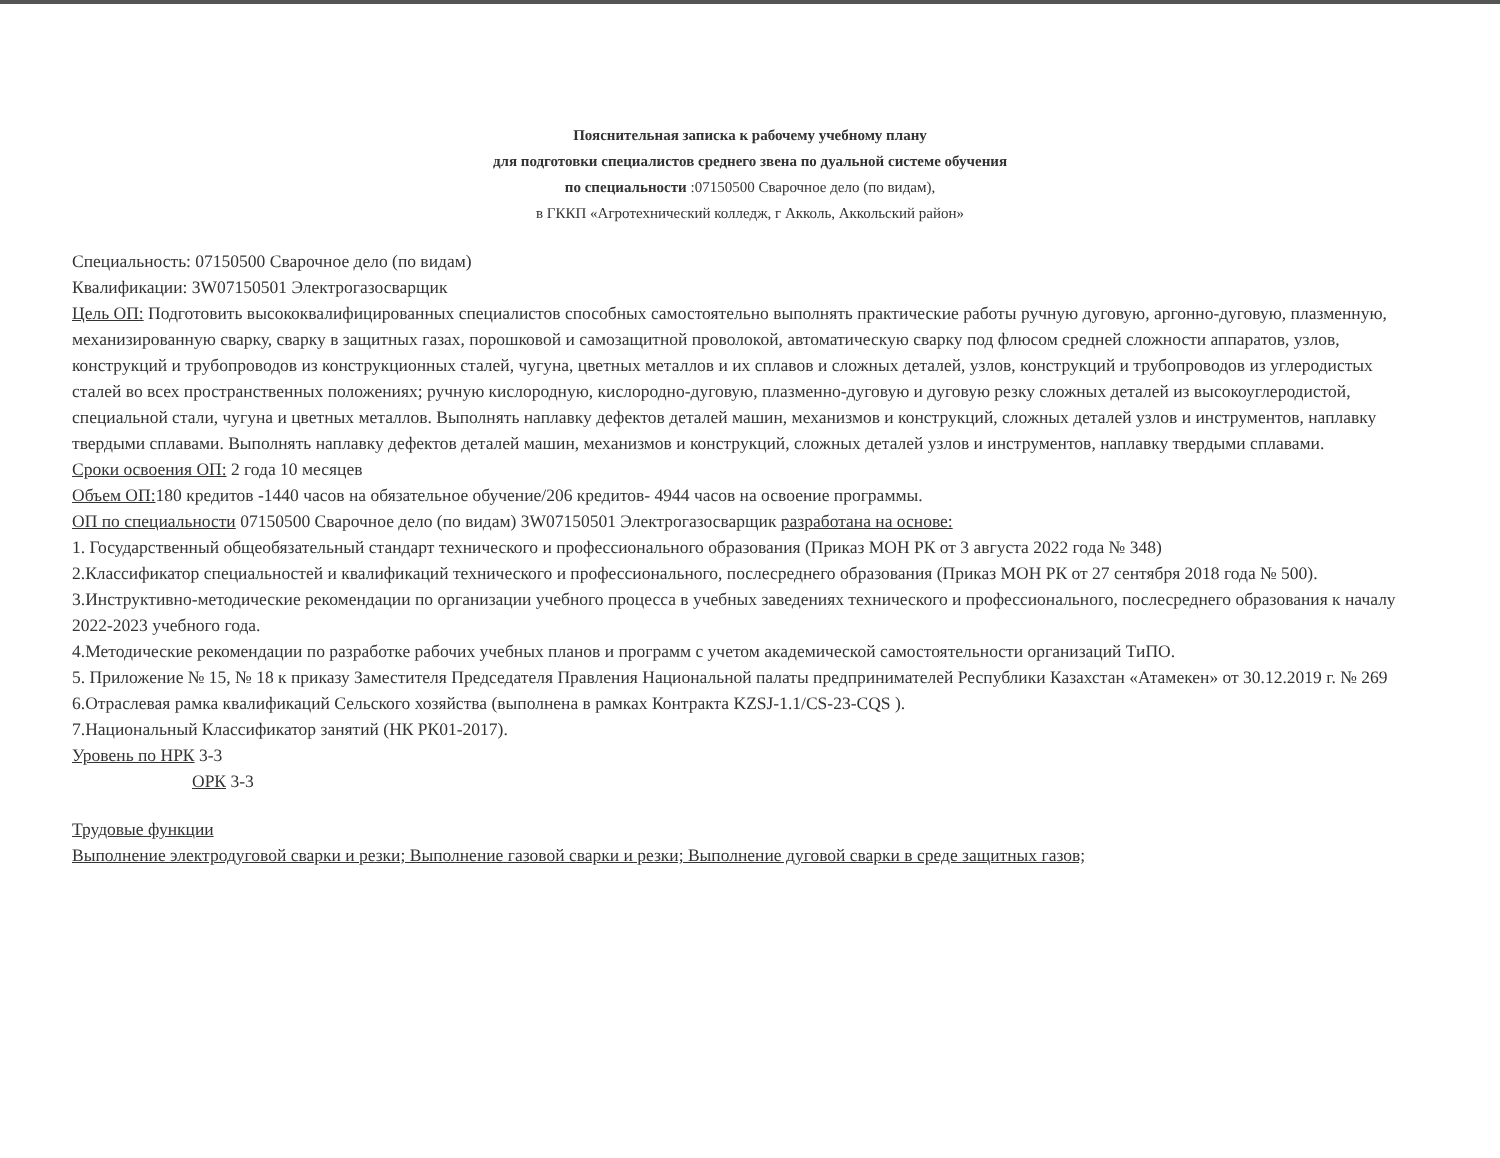Пояснительная записка к рабочему учебному плану
для подготовки специалистов среднего звена по дуальной системе обучения
по специальности :07150500 Сварочное дело (по видам),
в ГККП «Агротехнический колледж, г Акколь, Аккольский район»
Специальность: 07150500 Сварочное дело (по видам)
Квалификации: 3W07150501 Электрогазосварщик
Цель ОП: Подготовить высококвалифицированных специалистов способных самостоятельно выполнять практические работы ручную дуговую, аргонно-дуговую, плазменную, механизированную сварку, сварку в защитных газах, порошковой и самозащитной проволокой, автоматическую сварку под флюсом средней сложности аппаратов, узлов, конструкций и трубопроводов из конструкционных сталей, чугуна, цветных металлов и их сплавов и сложных деталей, узлов, конструкций и трубопроводов из углеродистых сталей во всех пространственных положениях; ручную кислородную, кислородно-дуговую, плазменно-дуговую и дуговую резку сложных деталей из высокоуглеродистой, специальной стали, чугуна и цветных металлов. Выполнять наплавку дефектов деталей машин, механизмов и конструкций, сложных деталей узлов и инструментов, наплавку твердыми сплавами. Выполнять наплавку дефектов деталей машин, механизмов и конструкций, сложных деталей узлов и инструментов, наплавку твердыми сплавами.
Сроки освоения ОП: 2 года 10 месяцев
Объем ОП: 180 кредитов -1440 часов на обязательное обучение/206 кредитов- 4944 часов на освоение программы.
ОП по специальности 07150500 Сварочное дело (по видам) 3W07150501 Электрогазосварщик разработана на основе:
1. Государственный общеобязательный стандарт технического и профессионального образования (Приказ МОН РК от 3 августа 2022 года № 348)
2.Классификатор специальностей и квалификаций технического и профессионального, послесреднего образования (Приказ МОН РК от 27 сентября 2018 года № 500).
3.Инструктивно-методические рекомендации по организации учебного процесса в учебных заведениях технического и профессионального, послесреднего образования к началу 2022-2023 учебного года.
4.Методические рекомендации по разработке рабочих учебных планов и программ с учетом академической самостоятельности организаций ТиПО.
5. Приложение № 15, № 18 к приказу Заместителя Председателя Правления Национальной палаты предпринимателей Республики Казахстан «Атамекен» от 30.12.2019 г. № 269
6.Отраслевая рамка квалификаций Сельского хозяйства (выполнена в рамках Контракта KZSJ-1.1/CS-23-CQS ).
7.Национальный Классификатор занятий (НК РК01-2017).
Уровень по НРК 3-3
ОРК 3-3
Трудовые функции
Выполнение электродуговой сварки и резки; Выполнение газовой сварки и резки; Выполнение дуговой сварки в среде защитных газов;